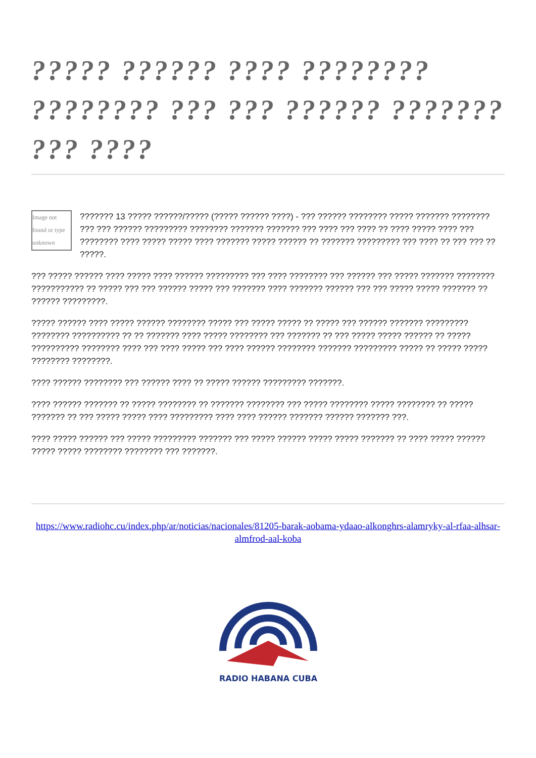????? ?????? ???? ???????? ???????? ??? ??? ?????? ??????? ??? ????
Image not found or type unknown
??????? 13 ????? ??????/????? (????? ?????? ????) - ??? ?????? ???????? ????? ??????? ???????? ??? ??? ?????? ????????? ???????? ??????? ??????? ??? ???? ??? ???? ?? ???? ????? ???? ??? ???????? ???? ????? ????? ???? ??????? ????? ?????? ?? ??????? ????????? ??? ???? ?? ??? ??? ?? ?????.
??? ????? ?????? ???? ????? ???? ?????? ????????? ??? ???? ???????? ??? ?????? ??? ????? ??????? ???????? ??????????? ?? ????? ??? ??? ?????? ????? ??? ??????? ???? ??????? ?????? ??? ??? ????? ????? ??????? ?? ?????? ?????????.
????? ?????? ???? ????? ?????? ???????? ????? ??? ????? ????? ?? ????? ??? ?????? ??????? ????????? ???????? ?????????? ?? ?? ??????? ???? ????? ???????? ??? ??????? ?? ??? ????? ????? ?????? ?? ????? ?????????? ???????? ???? ??? ???? ????? ??? ???? ?????? ???????? ??????? ????????? ????? ?? ????? ????? ???????? ????????.
???? ?????? ???????? ??? ?????? ???? ?? ????? ?????? ????????? ???????.
???? ?????? ??????? ?? ????? ???????? ?? ??????? ???????? ??? ????? ???????? ????? ???????? ?? ????? ??????? ?? ??? ????? ????? ???? ????????? ???? ???? ?????? ??????? ?????? ??????? ???.
???? ????? ?????? ??? ????? ????????? ??????? ??? ????? ?????? ????? ????? ??????? ?? ???? ????? ?????? ????? ????? ???????? ???????? ??? ???????.
https://www.radiohc.cu/index.php/ar/noticias/nacionales/81205-barak-aobama-ydaao-alkonghrs-alamryky-al-rfaa-alhsar-almfrod-aal-koba
RADIO HABANA CUBA